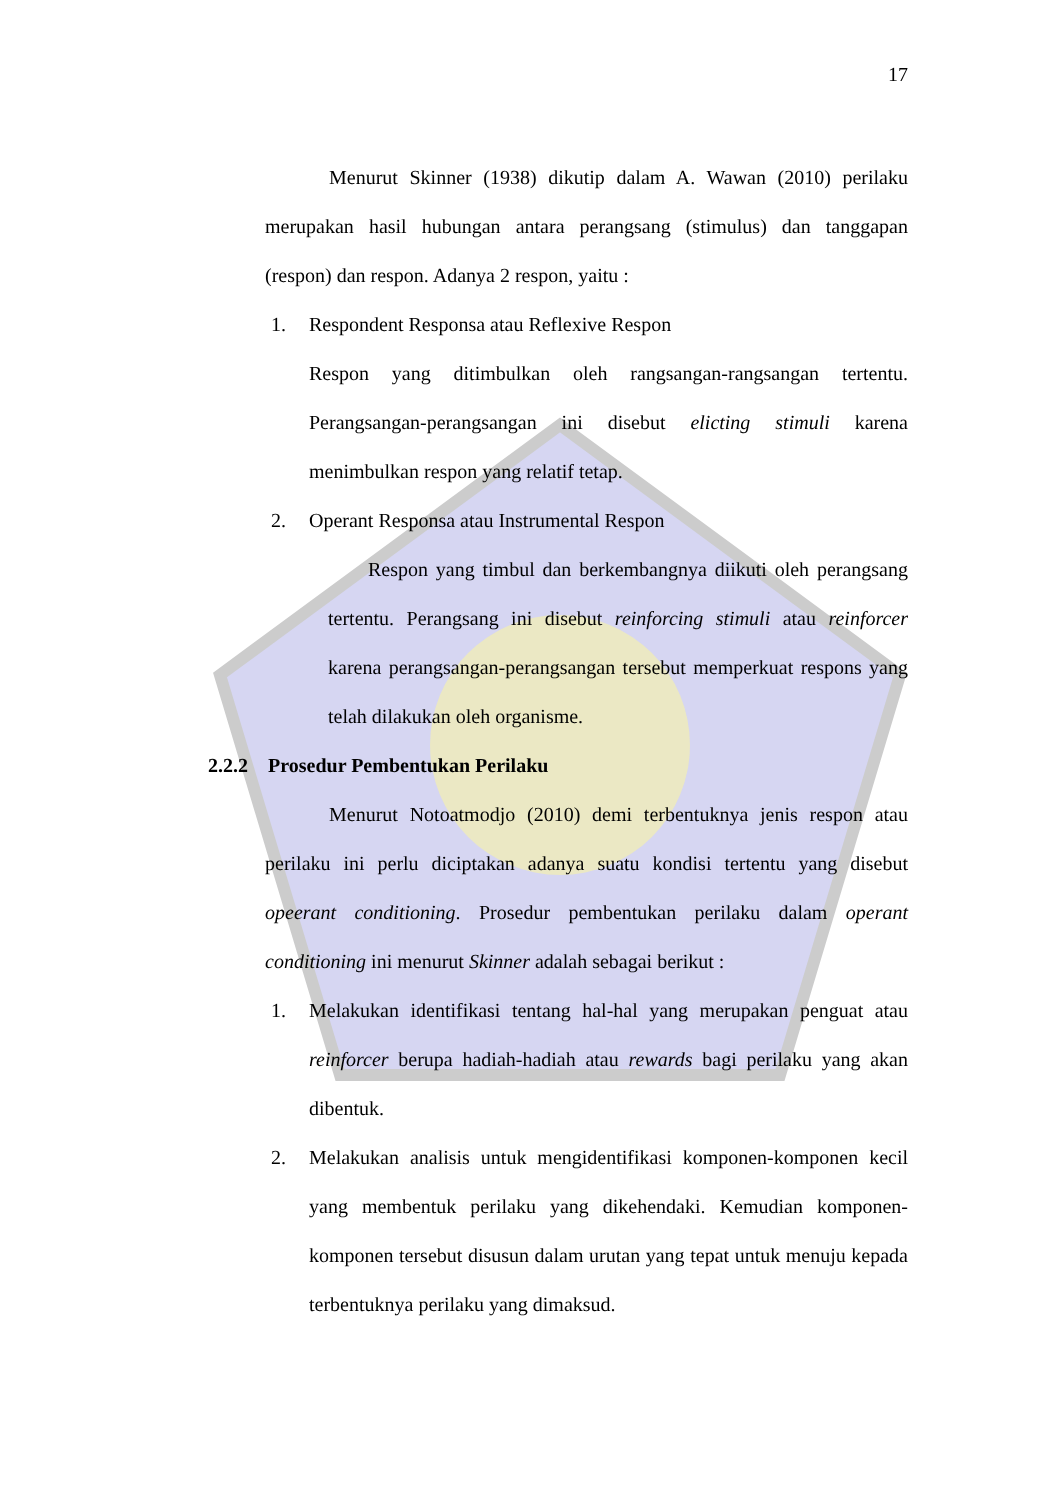17
Menurut Skinner (1938) dikutip dalam A. Wawan (2010) perilaku merupakan hasil hubungan antara perangsang (stimulus) dan tanggapan (respon) dan respon. Adanya 2 respon, yaitu :
1. Respondent Responsa atau Reflexive Respon
Respon yang ditimbulkan oleh rangsangan-rangsangan tertentu. Perangsangan-perangsangan ini disebut elicting stimuli karena menimbulkan respon yang relatif tetap.
2. Operant Responsa atau Instrumental Respon
Respon yang timbul dan berkembangnya diikuti oleh perangsang tertentu. Perangsang ini disebut reinforcing stimuli atau reinforcer karena perangsangan-perangsangan tersebut memperkuat respons yang telah dilakukan oleh organisme.
2.2.2 Prosedur Pembentukan Perilaku
Menurut Notoatmodjo (2010) demi terbentuknya jenis respon atau perilaku ini perlu diciptakan adanya suatu kondisi tertentu yang disebut opeerant conditioning. Prosedur pembentukan perilaku dalam operant conditioning ini menurut Skinner adalah sebagai berikut :
1. Melakukan identifikasi tentang hal-hal yang merupakan penguat atau reinforcer berupa hadiah-hadiah atau rewards bagi perilaku yang akan dibentuk.
2. Melakukan analisis untuk mengidentifikasi komponen-komponen kecil yang membentuk perilaku yang dikehendaki. Kemudian komponen-komponen tersebut disusun dalam urutan yang tepat untuk menuju kepada terbentuknya perilaku yang dimaksud.